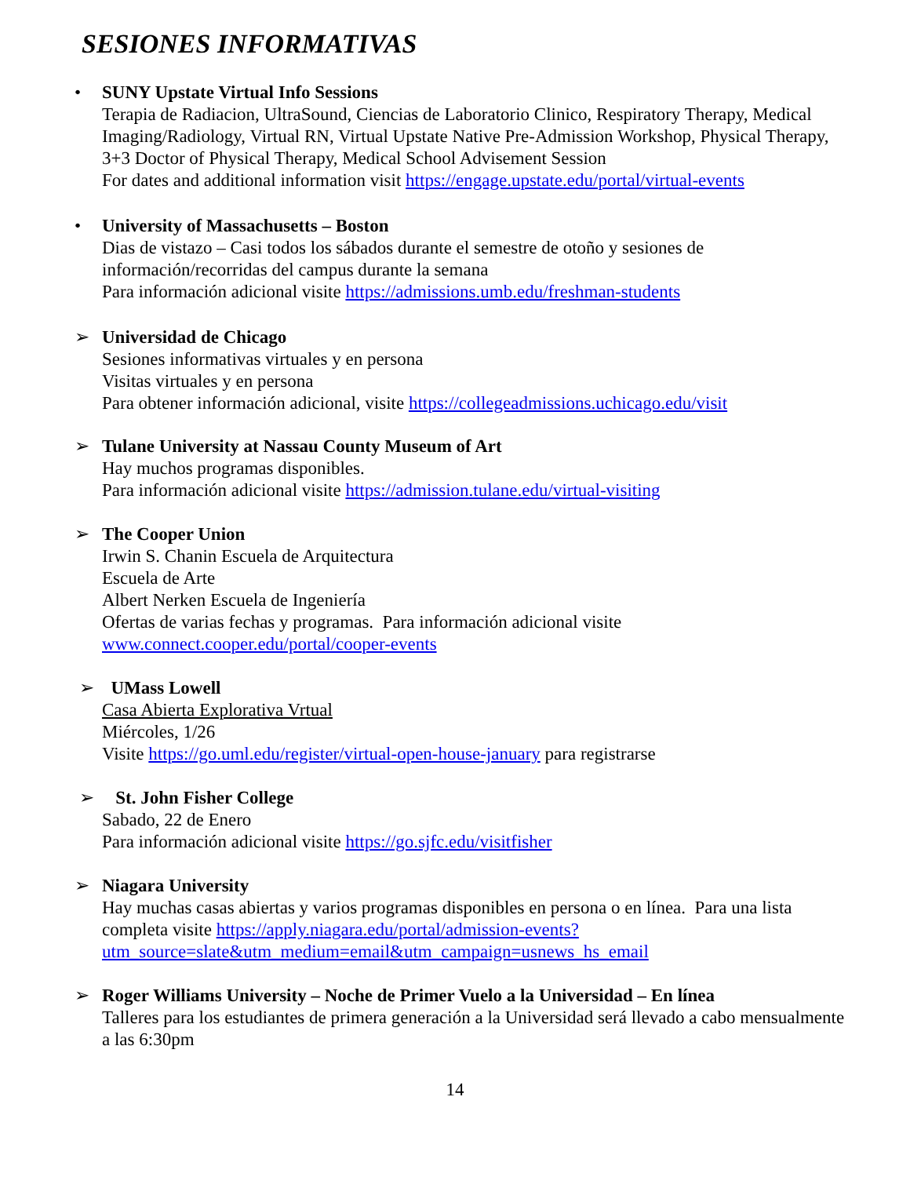SESIONES INFORMATIVAS
• SUNY Upstate Virtual Info Sessions
Terapia de Radiacion, UltraSound, Ciencias de Laboratorio Clinico, Respiratory Therapy, Medical Imaging/Radiology, Virtual RN, Virtual Upstate Native Pre-Admission Workshop, Physical Therapy, 3+3 Doctor of Physical Therapy, Medical School Advisement Session
For dates and additional information visit https://engage.upstate.edu/portal/virtual-events
• University of Massachusetts – Boston
Dias de vistazo – Casi todos los sábados durante el semestre de otoño y sesiones de información/recorridas del campus durante la semana
Para información adicional visite https://admissions.umb.edu/freshman-students
➢ Universidad de Chicago
Sesiones informativas virtuales y en persona
Visitas virtuales y en persona
Para obtener información adicional, visite https://collegeadmissions.uchicago.edu/visit
➢ Tulane University at Nassau County Museum of Art
Hay muchos programas disponibles.
Para información adicional visite https://admission.tulane.edu/virtual-visiting
➢ The Cooper Union
Irwin S. Chanin Escuela de Arquitectura
Escuela de Arte
Albert Nerken Escuela de Ingeniería
Ofertas de varias fechas y programas. Para información adicional visite
www.connect.cooper.edu/portal/cooper-events
➢ UMass Lowell
Casa Abierta Explorativa Vrtual
Miércoles, 1/26
Visite https://go.uml.edu/register/virtual-open-house-january para registrarse
➢ St. John Fisher College
Sabado, 22 de Enero
Para información adicional visite https://go.sjfc.edu/visitfisher
➢ Niagara University
Hay muchas casas abiertas y varios programas disponibles en persona o en línea. Para una lista completa visite https://apply.niagara.edu/portal/admission-events?utm_source=slate&utm_medium=email&utm_campaign=usnews_hs_email
➢ Roger Williams University – Noche de Primer Vuelo a la Universidad – En línea
Talleres para los estudiantes de primera generación a la Universidad será llevado a cabo mensualmente a las 6:30pm
14